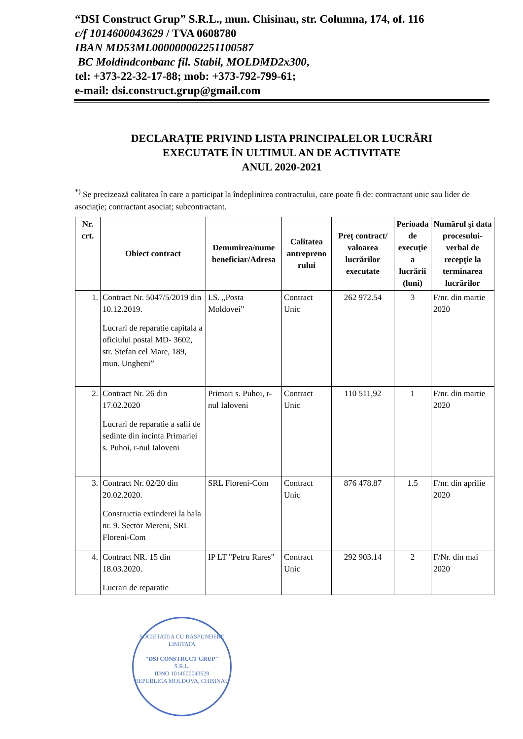“DSI Construct Grup” S.R.L., mun. Chisinau, str. Columna, 174, of. 116
c/f 1014600043629 / TVA 0608780
IBAN MD53ML000000002251100587
BC Moldindconbanc fil. Stabil, MOLDMD2x300,
tel: +373-22-32-17-88; mob: +373-792-799-61;
e-mail: dsi.construct.grup@gmail.com
DECLARAȚIE PRIVIND LISTA PRINCIPALELOR LUCRĂRI
EXECUTATE ÎN ULTIMUL AN DE ACTIVITATE
ANUL 2020-2021
<sup>*)</sup> Se precizează calitatea în care a participat la îndeplinirea contractului, care poate fi de: contractant unic sau lider de asociaţie; contractant asociat; subcontractant.
| Nr. crt. | Obiect contract | Denumirea/nume beneficiar/Adresa | Calitatea antrepreno rului | Preţ contract/ valoarea lucrărilor executate | Perioada de execuţie a lucrării (luni) | Numărul şi data procesului-verbal de recepţie la terminarea lucrărilor |
| --- | --- | --- | --- | --- | --- | --- |
| 1. | Contract Nr. 5047/5/2019 din 10.12.2019. Lucrari de reparatie capitala a oficiului postal MD- 3602, str. Stefan cel Mare, 189, mun. Ungheni” | I.S. „Posta Moldovei” | Contract Unic | 262 972.54 | 3 | F/nr. din martie 2020 |
| 2. | Contract Nr. 26 din 17.02.2020 Lucrari de reparatie a salii de sedinte din incinta Primariei s. Puhoi, r-nul Ialoveni | Primari s. Puhoi, r-nul Ialoveni | Contract Unic | 110 511,92 | 1 | F/nr. din martie 2020 |
| 3. | Contract Nr. 02/20 din 20.02.2020. Constructia extinderei la hala nr. 9. Sector Mereni, SRL Floreni-Com | SRL Floreni-Com | Contract Unic | 876 478.87 | 1.5 | F/nr. din aprilie 2020 |
| 4. | Contract NR. 15 din 18.03.2020. Lucrari de reparatie | IP LT "Petru Rares" | Contract Unic | 292 903.14 | 2 | F/Nr. din mai 2020 |
SOCIETATEA CU RASPUNDERE LIMITATA
"DSI CONSTRUCT GRUP"
S.R.L.
IDNO 1014600043629
REPUBLICA MOLDOVA, CHISINAU